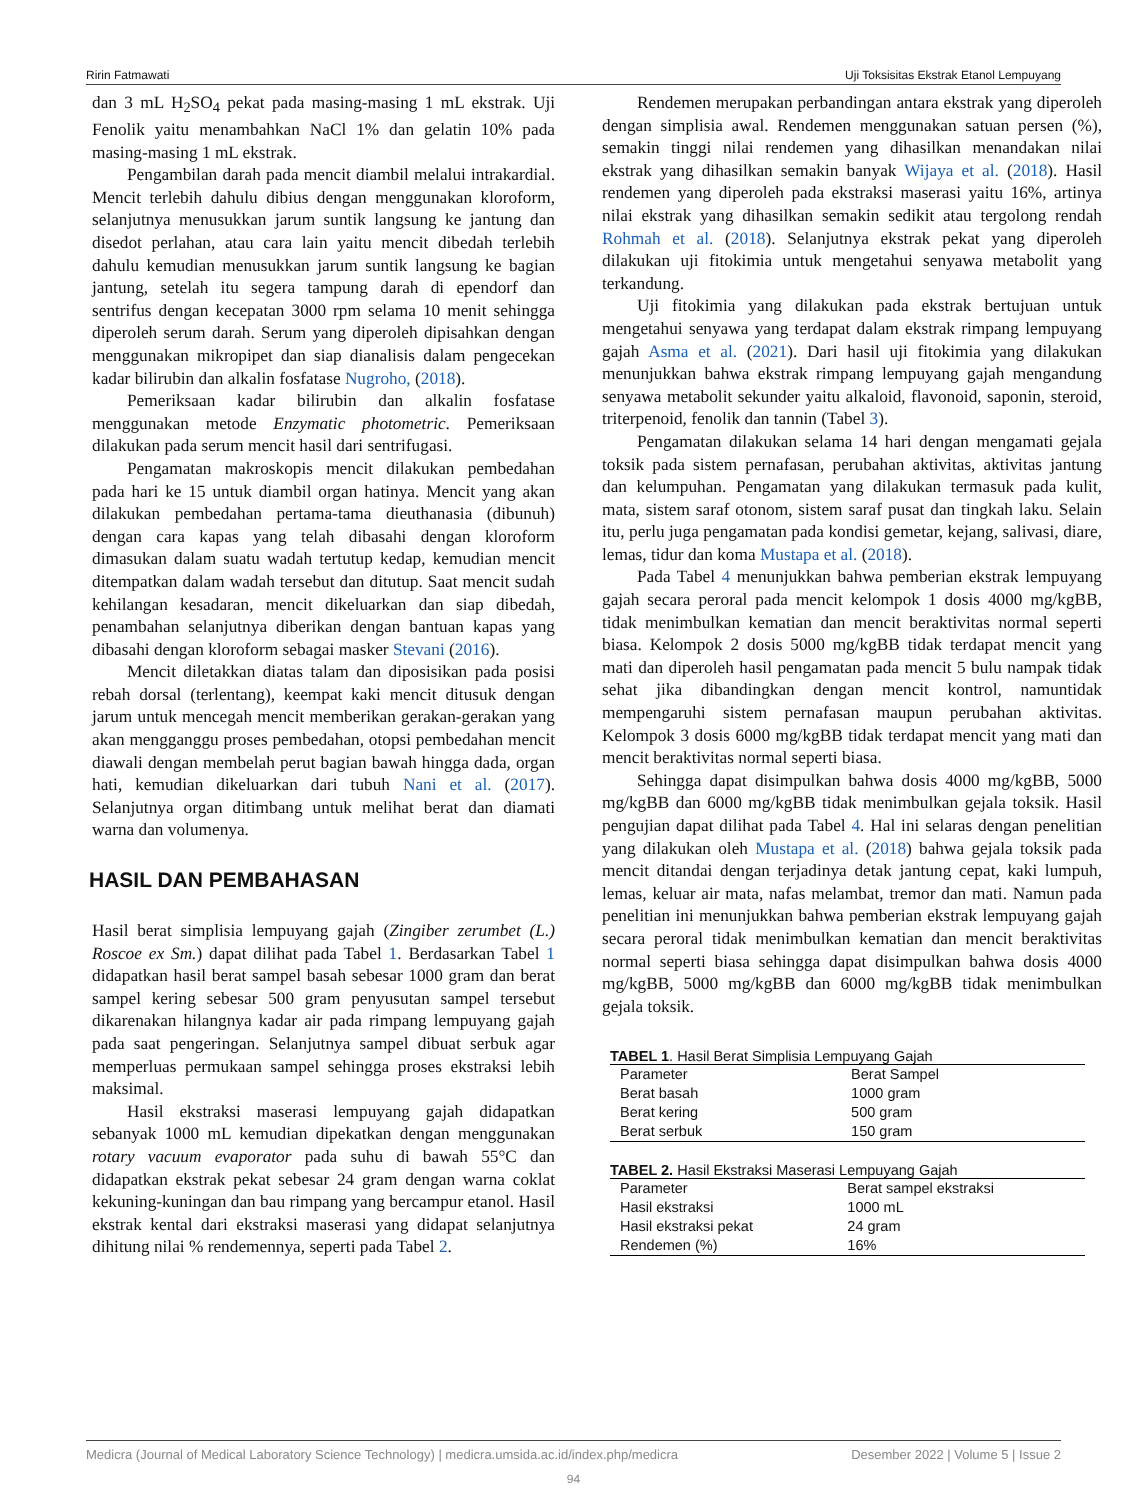Ririn Fatmawati Uji Toksisitas Ekstrak Etanol Lempuyang
dan 3 mL H<sub>2</sub>SO<sub>4</sub> pekat pada masing-masing 1 mL ekstrak. Uji Fenolik yaitu menambahkan NaCl 1% dan gelatin 10% pada masing-masing 1 mL ekstrak.
Pengambilan darah pada mencit diambil melalui intrakardial. Mencit terlebih dahulu dibius dengan menggunakan kloroform, selanjutnya menusukkan jarum suntik langsung ke jantung dan disedot perlahan, atau cara lain yaitu mencit dibedah terlebih dahulu kemudian menusukkan jarum suntik langsung ke bagian jantung, setelah itu segera tampung darah di ependorf dan sentrifus dengan kecepatan 3000 rpm selama 10 menit sehingga diperoleh serum darah. Serum yang diperoleh dipisahkan dengan menggunakan mikropipet dan siap dianalisis dalam pengecekan kadar bilirubin dan alkalin fosfatase Nugroho, (2018).
Pemeriksaan kadar bilirubin dan alkalin fosfatase menggunakan metode Enzymatic photometric. Pemeriksaan dilakukan pada serum mencit hasil dari sentrifugasi.
Pengamatan makroskopis mencit dilakukan pembedahan pada hari ke 15 untuk diambil organ hatinya. Mencit yang akan dilakukan pembedahan pertama-tama dieuthanasia (dibunuh) dengan cara kapas yang telah dibasahi dengan kloroform dimasukan dalam suatu wadah tertutup kedap, kemudian mencit ditempatkan dalam wadah tersebut dan ditutup. Saat mencit sudah kehilangan kesadaran, mencit dikeluarkan dan siap dibedah, penambahan selanjutnya diberikan dengan bantuan kapas yang dibasahi dengan kloroform sebagai masker Stevani (2016).
Mencit diletakkan diatas talam dan diposisikan pada posisi rebah dorsal (terlentang), keempat kaki mencit ditusuk dengan jarum untuk mencegah mencit memberikan gerakan-gerakan yang akan mengganggu proses pembedahan, otopsi pembedahan mencit diawali dengan membelah perut bagian bawah hingga dada, organ hati, kemudian dikeluarkan dari tubuh Nani et al. (2017). Selanjutnya organ ditimbang untuk melihat berat dan diamati warna dan volumenya.
HASIL DAN PEMBAHASAN
Hasil berat simplisia lempuyang gajah (Zingiber zerumbet (L.) Roscoe ex Sm.) dapat dilihat pada Tabel 1. Berdasarkan Tabel 1 didapatkan hasil berat sampel basah sebesar 1000 gram dan berat sampel kering sebesar 500 gram penyusutan sampel tersebut dikarenakan hilangnya kadar air pada rimpang lempuyang gajah pada saat pengeringan. Selanjutnya sampel dibuat serbuk agar memperluas permukaan sampel sehingga proses ekstraksi lebih maksimal.
Hasil ekstraksi maserasi lempuyang gajah didapatkan sebanyak 1000 mL kemudian dipekatkan dengan menggunakan rotary vacuum evaporator pada suhu di bawah 55°C dan didapatkan ekstrak pekat sebesar 24 gram dengan warna coklat kekuning-kuningan dan bau rimpang yang bercampur etanol. Hasil ekstrak kental dari ekstraksi maserasi yang didapat selanjutnya dihitung nilai % rendemennya, seperti pada Tabel 2.
Rendemen merupakan perbandingan antara ekstrak yang diperoleh dengan simplisia awal. Rendemen menggunakan satuan persen (%), semakin tinggi nilai rendemen yang dihasilkan menandakan nilai ekstrak yang dihasilkan semakin banyak Wijaya et al. (2018). Hasil rendemen yang diperoleh pada ekstraksi maserasi yaitu 16%, artinya nilai ekstrak yang dihasilkan semakin sedikit atau tergolong rendah Rohmah et al. (2018). Selanjutnya ekstrak pekat yang diperoleh dilakukan uji fitokimia untuk mengetahui senyawa metabolit yang terkandung.
Uji fitokimia yang dilakukan pada ekstrak bertujuan untuk mengetahui senyawa yang terdapat dalam ekstrak rimpang lempuyang gajah Asma et al. (2021). Dari hasil uji fitokimia yang dilakukan menunjukkan bahwa ekstrak rimpang lempuyang gajah mengandung senyawa metabolit sekunder yaitu alkaloid, flavonoid, saponin, steroid, triterpenoid, fenolik dan tannin (Tabel 3).
Pengamatan dilakukan selama 14 hari dengan mengamati gejala toksik pada sistem pernafasan, perubahan aktivitas, aktivitas jantung dan kelumpuhan. Pengamatan yang dilakukan termasuk pada kulit, mata, sistem saraf otonom, sistem saraf pusat dan tingkah laku. Selain itu, perlu juga pengamatan pada kondisi gemetar, kejang, salivasi, diare, lemas, tidur dan koma Mustapa et al. (2018).
Pada Tabel 4 menunjukkan bahwa pemberian ekstrak lempuyang gajah secara peroral pada mencit kelompok 1 dosis 4000 mg/kgBB, tidak menimbulkan kematian dan mencit beraktivitas normal seperti biasa. Kelompok 2 dosis 5000 mg/kgBB tidak terdapat mencit yang mati dan diperoleh hasil pengamatan pada mencit 5 bulu nampak tidak sehat jika dibandingkan dengan mencit kontrol, namuntidak mempengaruhi sistem pernafasan maupun perubahan aktivitas. Kelompok 3 dosis 6000 mg/kgBB tidak terdapat mencit yang mati dan mencit beraktivitas normal seperti biasa.
Sehingga dapat disimpulkan bahwa dosis 4000 mg/kgBB, 5000 mg/kgBB dan 6000 mg/kgBB tidak menimbulkan gejala toksik. Hasil pengujian dapat dilihat pada Tabel 4. Hal ini selaras dengan penelitian yang dilakukan oleh Mustapa et al. (2018) bahwa gejala toksik pada mencit ditandai dengan terjadinya detak jantung cepat, kaki lumpuh, lemas, keluar air mata, nafas melambat, tremor dan mati. Namun pada penelitian ini menunjukkan bahwa pemberian ekstrak lempuyang gajah secara peroral tidak menimbulkan kematian dan mencit beraktivitas normal seperti biasa sehingga dapat disimpulkan bahwa dosis 4000 mg/kgBB, 5000 mg/kgBB dan 6000 mg/kgBB tidak menimbulkan gejala toksik.
TABEL 1 . Hasil Berat Simplisia Lempuyang Gajah
| Parameter | Berat Sampel |
| Berat basah | 1000 gram |
| Berat kering | 500 gram |
| Berat serbuk | 150 gram |
TABEL 2. Hasil Ekstraksi Maserasi Lempuyang Gajah
| Parameter | Berat sampel ekstraksi |
| Hasil ekstraksi | 1000 mL |
| Hasil ekstraksi pekat | 24 gram |
| Rendemen (%) | 16% |
Medicra (Journal of Medical Laboratory Science Technology) | medicra.umsida.ac.id/index.php/medicra Desember 2022 | Volume 5 | Issue 2
94